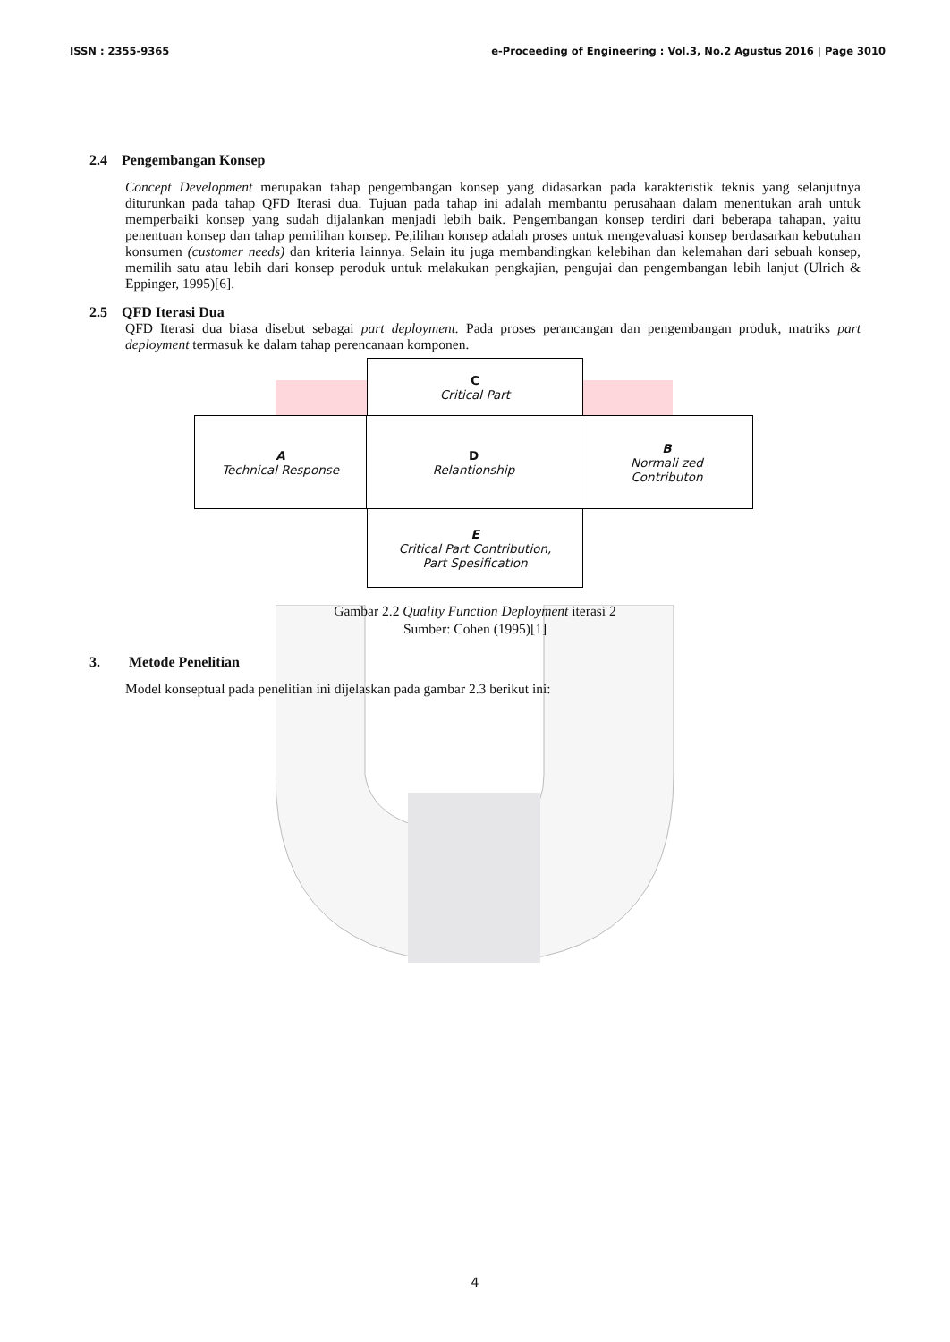ISSN : 2355-9365 e-Proceeding of Engineering : Vol.3, No.2 Agustus 2016 | Page 3010
2.4 Pengembangan Konsep
Concept Development merupakan tahap pengembangan konsep yang didasarkan pada karakteristik teknis yang selanjutnya diturunkan pada tahap QFD Iterasi dua. Tujuan pada tahap ini adalah membantu perusahaan dalam menentukan arah untuk memperbaiki konsep yang sudah dijalankan menjadi lebih baik. Pengembangan konsep terdiri dari beberapa tahapan, yaitu penentuan konsep dan tahap pemilihan konsep. Pe,ilihan konsep adalah proses untuk mengevaluasi konsep berdasarkan kebutuhan konsumen (customer needs) dan kriteria lainnya. Selain itu juga membandingkan kelebihan dan kelemahan dari sebuah konsep, memilih satu atau lebih dari konsep peroduk untuk melakukan pengkajian, pengujai dan pengembangan lebih lanjut (Ulrich & Eppinger, 1995)[6].
2.5 QFD Iterasi Dua
QFD Iterasi dua biasa disebut sebagai part deployment. Pada proses perancangan dan pengembangan produk, matriks part deployment termasuk ke dalam tahap perencanaan komponen.
C
Critical Part
A
Technical Response
D
Relantionship
B
Normali zed
Contributon
E
Critical Part Contribution,
Part Spesification
Gambar 2.2 Quality Function Deployment iterasi 2
Sumber: Cohen (1995)[1]
3. Metode Penelitian
Model konseptual pada penelitian ini dijelaskan pada gambar 2.3 berikut ini:
4